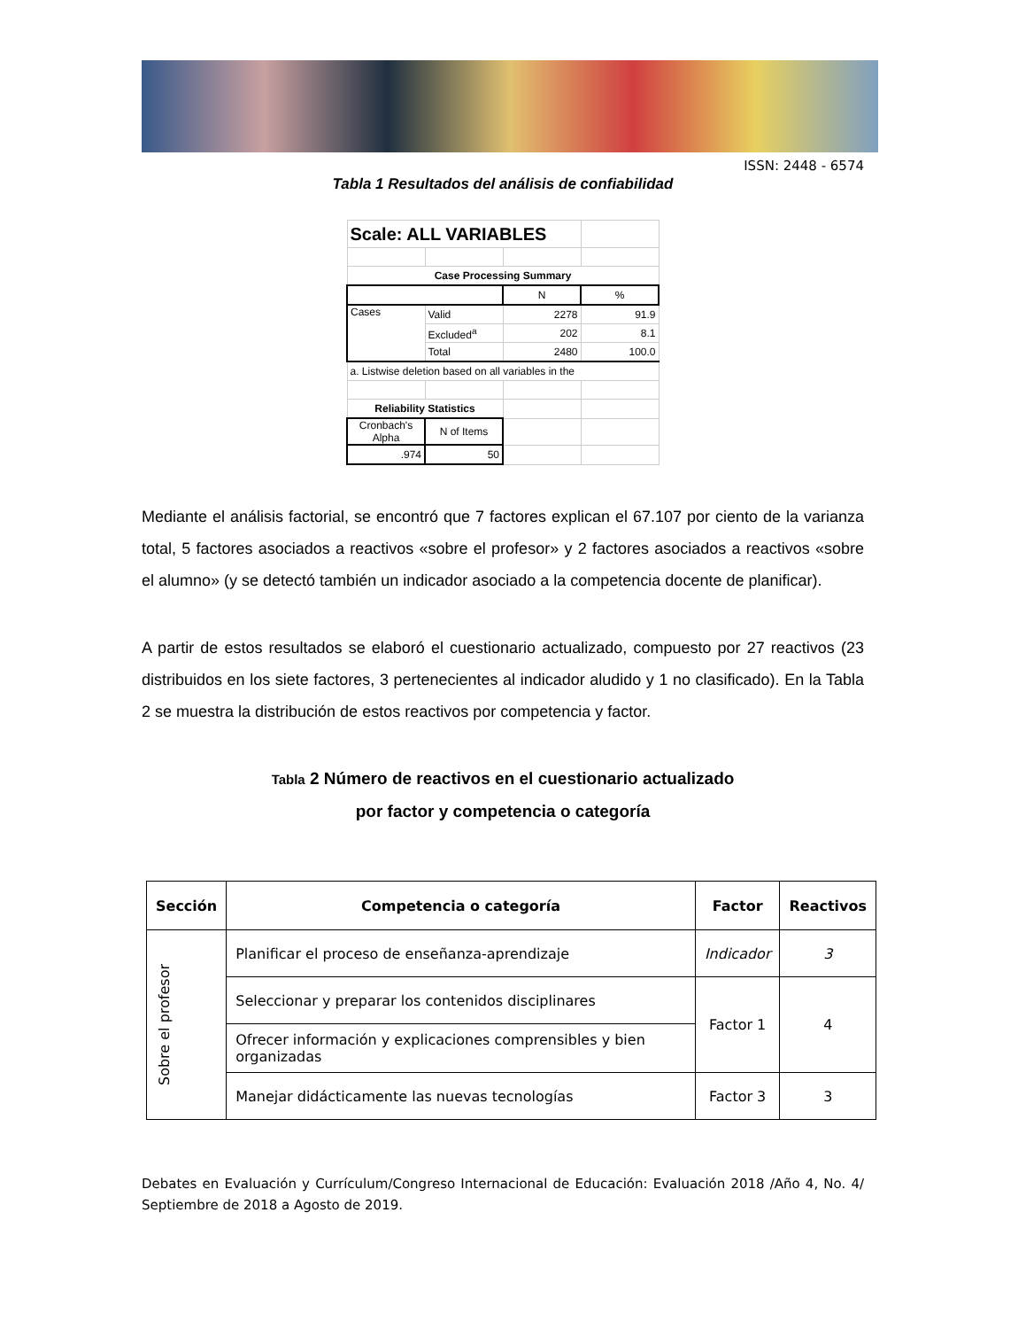ISSN: 2448 - 6574
Tabla 1 Resultados del análisis de confiabilidad
| Scale: ALL VARIABLES | | | |
| Case Processing Summary | | | |
| | | N | % |
| Cases | Valid | 2278 | 91.9 |
| | Excluded<sup>a</sup> | 202 | 8.1 |
| | Total | 2480 | 100.0 |
| a. Listwise deletion based on all variables in the | | | |
| Reliability Statistics | | | |
| Cronbach's Alpha | N of Items | | |
| .974 | 50 | | |
Mediante el análisis factorial, se encontró que 7 factores explican el 67.107 por ciento de la varianza total, 5 factores asociados a reactivos «sobre el profesor» y 2 factores asociados a reactivos «sobre el alumno» (y se detectó también un indicador asociado a la competencia docente de planificar).
A partir de estos resultados se elaboró el cuestionario actualizado, compuesto por 27 reactivos (23 distribuidos en los siete factores, 3 pertenecientes al indicador aludido y 1 no clasificado). En la Tabla 2 se muestra la distribución de estos reactivos por competencia y factor.
Tabla 2 Número de reactivos en el cuestionario actualizado
por factor y competencia o categoría
| Sección | Competencia o categoría | Factor | Reactivos |
| --- | --- | --- | --- |
| Sobre el profesor | Planificar el proceso de enseñanza-aprendizaje | Indicador | 3 |
| | Seleccionar y preparar los contenidos disciplinares | Factor 1 | 4 |
| | Ofrecer información y explicaciones comprensibles y bien organizadas | | |
| | Manejar didácticamente las nuevas tecnologías | Factor 3 | 3 |
Debates en Evaluación y Currículum/Congreso Internacional de Educación: Evaluación 2018 /Año 4, No. 4/ Septiembre de 2018 a Agosto de 2019.